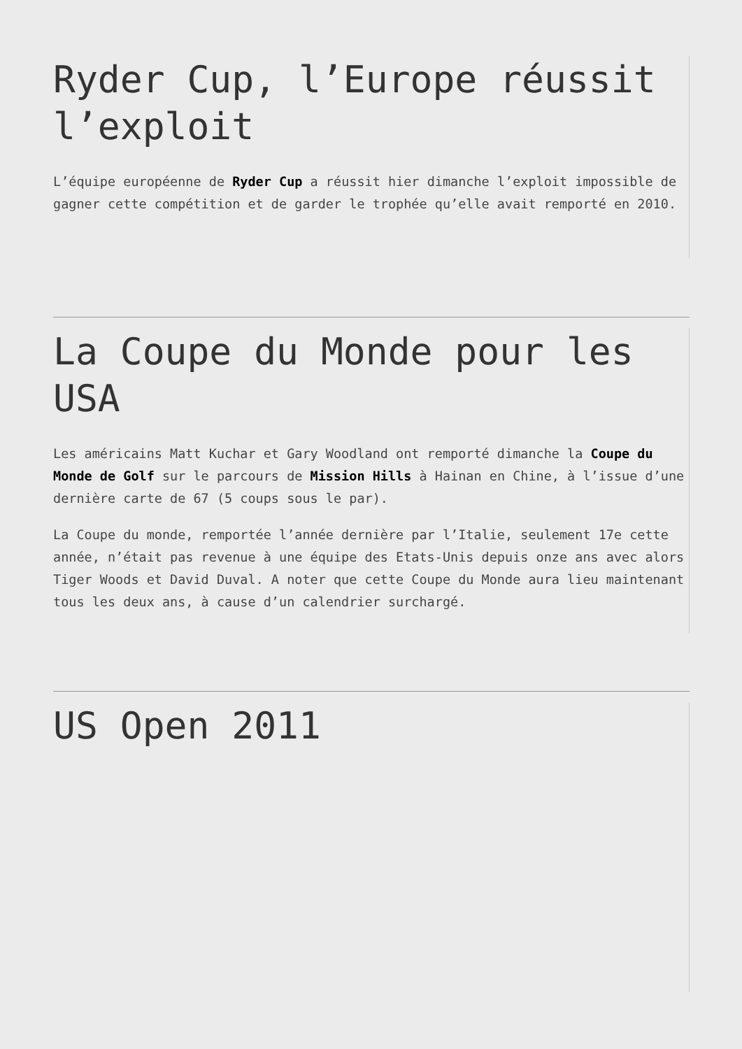Ryder Cup, l’Europe réussit l’exploit
L’équipe européenne de Ryder Cup a réussit hier dimanche l’exploit impossible de gagner cette compétition et de garder le trophée qu’elle avait remporté en 2010.
La Coupe du Monde pour les USA
Les américains Matt Kuchar et Gary Woodland ont remporté dimanche la Coupe du Monde de Golf sur le parcours de Mission Hills à Hainan en Chine, à l’issue d’une dernière carte de 67 (5 coups sous le par).
La Coupe du monde, remportée l’année dernière par l’Italie, seulement 17e cette année, n’était pas revenue à une équipe des Etats-Unis depuis onze ans avec alors Tiger Woods et David Duval. A noter que cette Coupe du Monde aura lieu maintenant tous les deux ans, à cause d’un calendrier surchargé.
US Open 2011